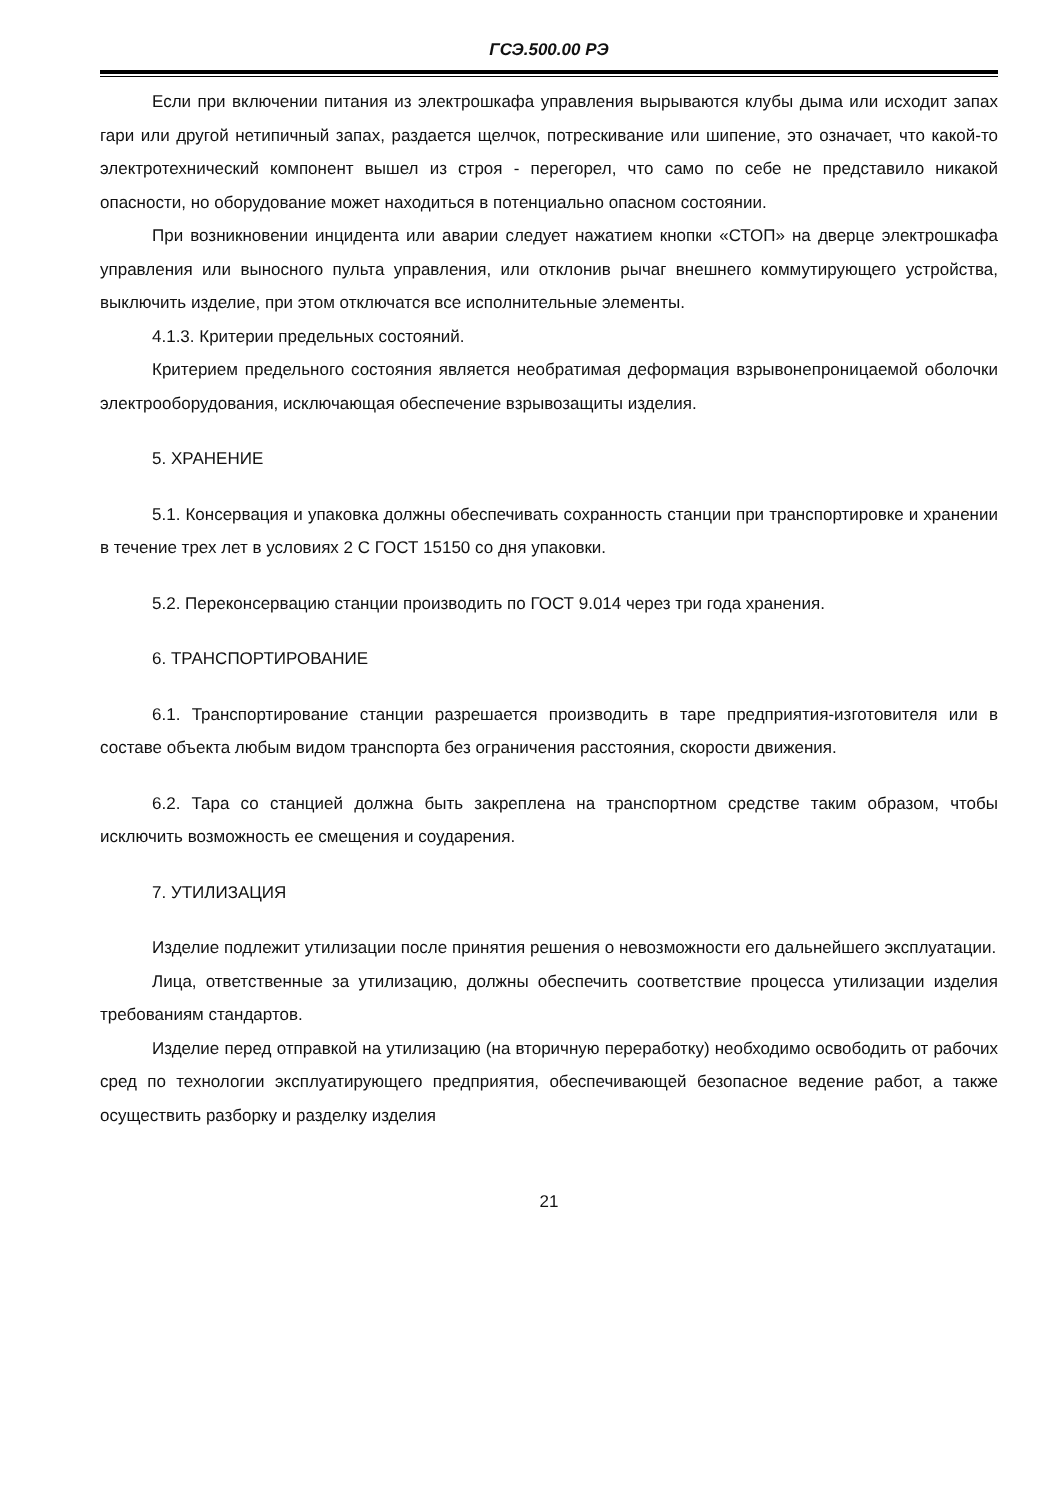ГСЭ.500.00 РЭ
Если при включении питания из электрошкафа управления вырываются клубы дыма или исходит запах гари или другой нетипичный запах, раздается щелчок, потрескивание или шипение, это означает, что какой-то электротехнический компонент вышел из строя - перегорел, что само по себе не представило никакой опасности, но оборудование может находиться в потенциально опасном состоянии.
При возникновении инцидента или аварии следует нажатием кнопки «СТОП» на дверце электрошкафа управления или выносного пульта управления, или отклонив рычаг внешнего коммутирующего устройства, выключить изделие, при этом отключатся все исполнительные элементы.
4.1.3. Критерии предельных состояний.
Критерием предельного состояния является необратимая деформация взрывонепроницаемой оболочки электрооборудования, исключающая обеспечение взрывозащиты изделия.
5. ХРАНЕНИЕ
5.1. Консервация и упаковка должны обеспечивать сохранность станции при транспортировке и хранении в течение трех лет в условиях 2 С ГОСТ 15150 со дня упаковки.
5.2. Переконсервацию станции производить по ГОСТ 9.014 через три года хранения.
6. ТРАНСПОРТИРОВАНИЕ
6.1. Транспортирование станции разрешается производить в таре предприятия-изготовителя или в составе объекта любым видом транспорта без ограничения расстояния, скорости движения.
6.2. Тара со станцией должна быть закреплена на транспортном средстве таким образом, чтобы исключить возможность ее смещения и соударения.
7. УТИЛИЗАЦИЯ
Изделие подлежит утилизации после принятия решения о невозможности его дальнейшего эксплуатации.
Лица, ответственные за утилизацию, должны обеспечить соответствие процесса утилизации изделия требованиям стандартов.
Изделие перед отправкой на утилизацию (на вторичную переработку) необходимо освободить от рабочих сред по технологии эксплуатирующего предприятия, обеспечивающей безопасное ведение работ, а также осуществить разборку и разделку изделия
21